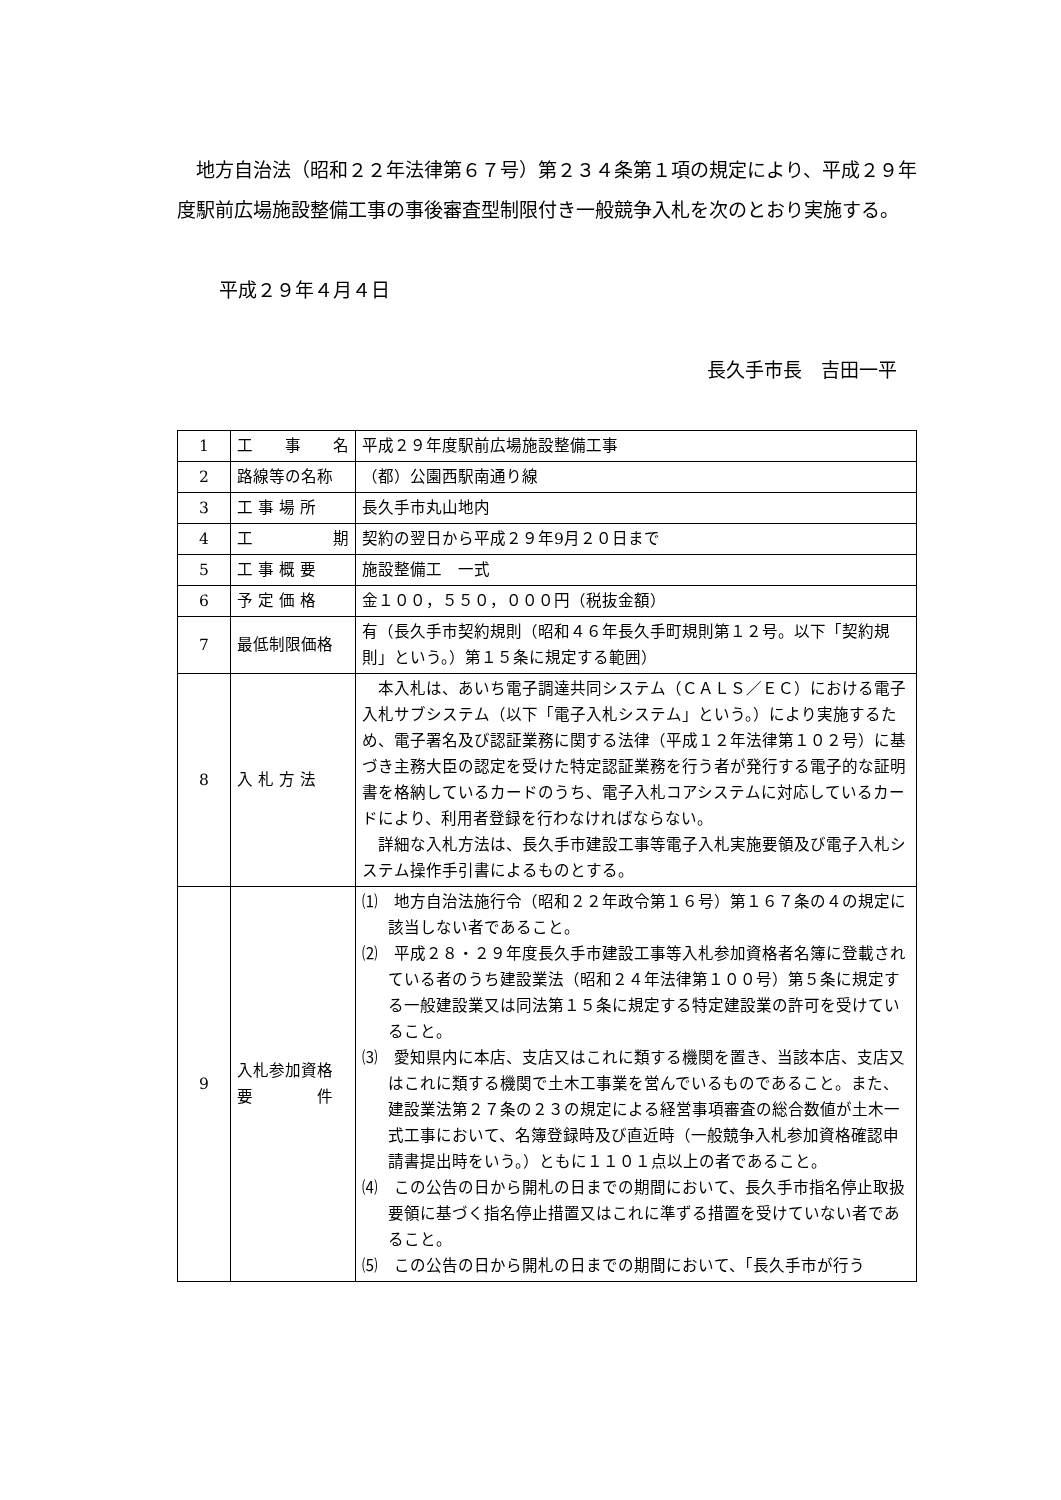地方自治法（昭和２２年法律第６７号）第２３４条第１項の規定により、平成２９年度駅前広場施設整備工事の事後審査型制限付き一般競争入札を次のとおり実施する。
平成２９年４月４日
長久手市長　吉田一平
| 1 | 工 事 名 | 平成２９年度駅前広場施設整備工事 |
| 2 | 路線等の名称 | （都）公園西駅南通り線 |
| 3 | 工 事 場 所 | 長久手市丸山地内 |
| 4 | 工 期 | 契約の翌日から平成２９年9月２０日まで |
| 5 | 工 事 概 要 | 施設整備工 一式 |
| 6 | 予 定 価 格 | 金１００，５５０，０００円（税抜金額） |
| 7 | 最低制限価格 | 有（長久手市契約規則（昭和４６年長久手町規則第１２号。以下「契約規則」という。）第１５条に規定する範囲） |
| 8 | 入 札 方 法 | 本入札は、あいち電子調達共同システム（ＣＡＬＳ／ＥＣ）における電子入札サブシステム（以下「電子入札システム」という。）により実施するため、電子署名及び認証業務に関する法律（平成１２年法律第１０２号）に基づき主務大臣の認定を受けた特定認証業務を行う者が発行する電子的な証明書を格納しているカードのうち、電子入札コアシステムに対応しているカードにより、利用者登録を行わなければならない。 詳細な入札方法は、長久手市建設工事等電子入札実施要領及び電子入札システム操作手引書によるものとする。 |
| 9 | 入札参加資格 要 件 | ⑴ 地方自治法施行令（昭和２２年政令第１６号）第１６７条の４の規定に該当しない者であること。 ⑵ 平成２８・２９年度長久手市建設工事等入札参加資格者名簿に登載されている者のうち建設業法（昭和２４年法律第１００号）第５条に規定する一般建設業又は同法第１５条に規定する特定建設業の許可を受けていること。 ⑶ 愛知県内に本店、支店又はこれに類する機関を置き、当該本店、支店又はこれに類する機関で土木工事業を営んでいるものであること。また、建設業法第２７条の２３の規定による経営事項審査の総合数値が土木一式工事において、名簿登録時及び直近時（一般競争入札参加資格確認申請書提出時をいう。）ともに１１０１点以上の者であること。 ⑷ この公告の日から開札の日までの期間において、長久手市指名停止取扱要領に基づく指名停止措置又はこれに準ずる措置を受けていない者であること。 ⑸ この公告の日から開札の日までの期間において、「長久手市が行う |